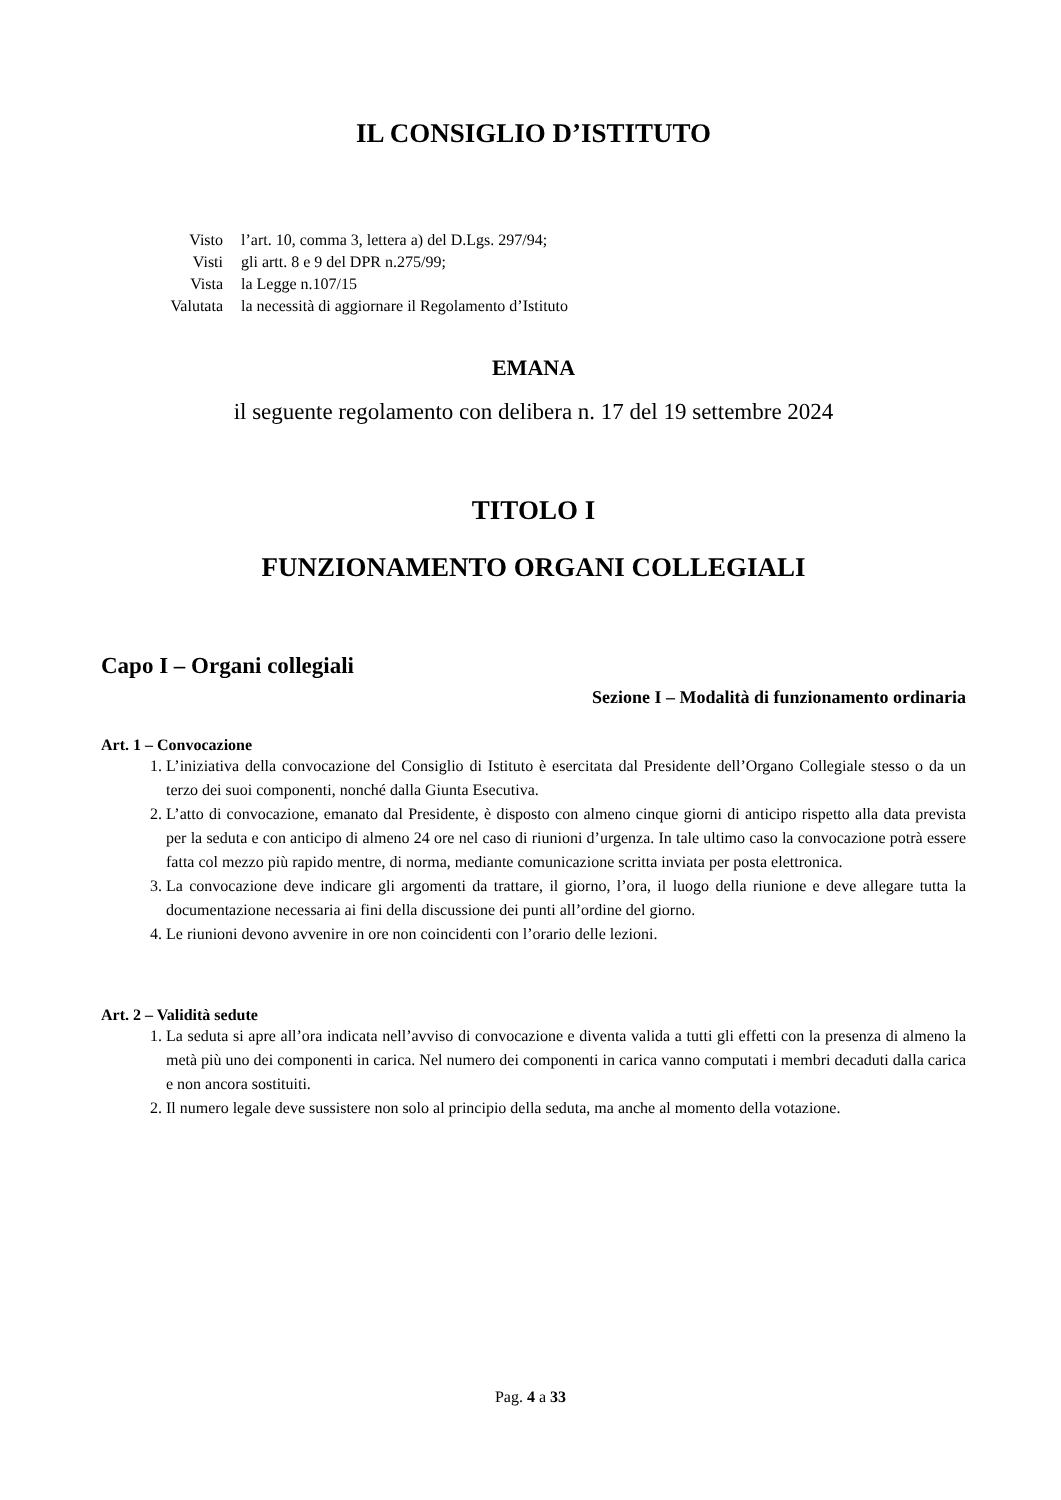IL CONSIGLIO D’ISTITUTO
Visto
l’art. 10, comma 3, lettera a) del D.Lgs. 297/94;
Visti
gli artt. 8 e 9 del DPR n.275/99;
Vista
la Legge n.107/15
Valutata
la necessità di aggiornare il Regolamento d’Istituto
EMANA
il seguente regolamento con delibera n. 17 del 19 settembre 2024
TITOLO I
FUNZIONAMENTO ORGANI COLLEGIALI
Capo I – Organi collegiali
Sezione I – Modalità di funzionamento ordinaria
Art. 1 – Convocazione
1. L’iniziativa della convocazione del Consiglio di Istituto è esercitata dal Presidente dell’Organo Collegiale stesso o da un terzo dei suoi componenti, nonché dalla Giunta Esecutiva.
2. L’atto di convocazione, emanato dal Presidente, è disposto con almeno cinque giorni di anticipo rispetto alla data prevista per la seduta e con anticipo di almeno 24 ore nel caso di riunioni d’urgenza. In tale ultimo caso la convocazione potrà essere fatta col mezzo più rapido mentre, di norma, mediante comunicazione scritta inviata per posta elettronica.
3. La convocazione deve indicare gli argomenti da trattare, il giorno, l’ora, il luogo della riunione e deve allegare tutta la documentazione necessaria ai fini della discussione dei punti all’ordine del giorno.
4. Le riunioni devono avvenire in ore non coincidenti con l’orario delle lezioni.
Art. 2 – Validità sedute
1. La seduta si apre all’ora indicata nell’avviso di convocazione e diventa valida a tutti gli effetti con la presenza di almeno la metà più uno dei componenti in carica. Nel numero dei componenti in carica vanno computati i membri decaduti dalla carica e non ancora sostituiti.
2. Il numero legale deve sussistere non solo al principio della seduta, ma anche al momento della votazione.
Pag. 4 a 33